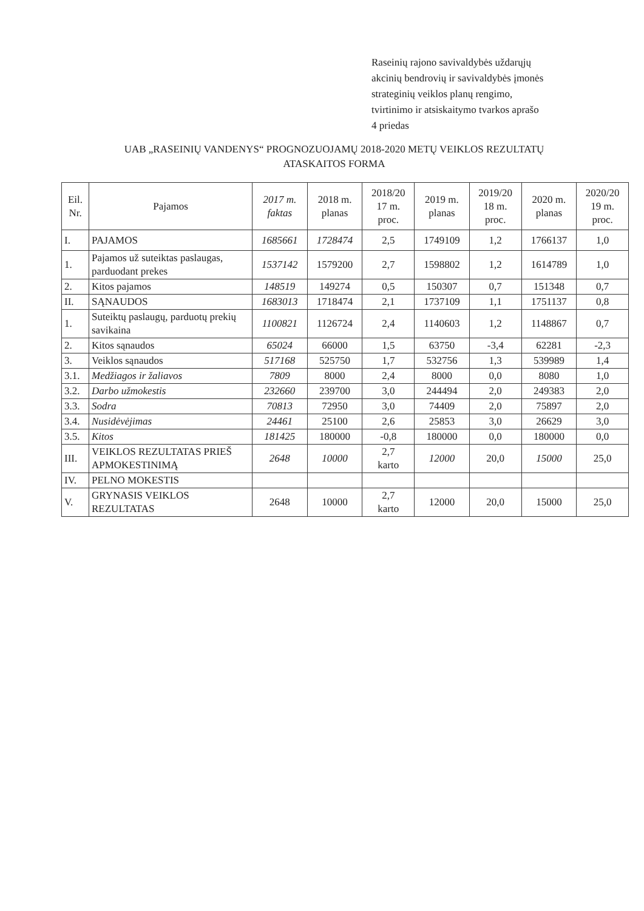Raseinių rajono savivaldybės uždarųjų
akcinių bendrovių ir savivaldybės įmonės
strateginių veiklos planų rengimo,
tvirtinimo ir atsiskaitymo tvarkos aprašo
4 priedas
UAB „RASEINIŲ VANDENYS“ PROGNOZUOJAMŲ 2018-2020 METŲ VEIKLOS REZULTATŲ
ATASKAITOS FORMA
| Eil. Nr. | Pajamos | 2017 m. faktas | 2018 m. planas | 2018/20 17 m. proc. | 2019 m. planas | 2019/20 18 m. proc. | 2020 m. planas | 2020/20 19 m. proc. |
| --- | --- | --- | --- | --- | --- | --- | --- | --- |
| I. | PAJAMOS | 1685661 | 1728474 | 2,5 | 1749109 | 1,2 | 1766137 | 1,0 |
| 1. | Pajamos už suteiktas paslaugas, parduodant prekes | 1537142 | 1579200 | 2,7 | 1598802 | 1,2 | 1614789 | 1,0 |
| 2. | Kitos pajamos | 148519 | 149274 | 0,5 | 150307 | 0,7 | 151348 | 0,7 |
| II. | SĄNAUDOS | 1683013 | 1718474 | 2,1 | 1737109 | 1,1 | 1751137 | 0,8 |
| 1. | Suteiktų paslaugų, parduotų prekių savikaina | 1100821 | 1126724 | 2,4 | 1140603 | 1,2 | 1148867 | 0,7 |
| 2. | Kitos sąnaudos | 65024 | 66000 | 1,5 | 63750 | -3,4 | 62281 | -2,3 |
| 3. | Veiklos sąnaudos | 517168 | 525750 | 1,7 | 532756 | 1,3 | 539989 | 1,4 |
| 3.1. | Medžiagos ir žaliavos | 7809 | 8000 | 2,4 | 8000 | 0,0 | 8080 | 1,0 |
| 3.2. | Darbo užmokestis | 232660 | 239700 | 3,0 | 244494 | 2,0 | 249383 | 2,0 |
| 3.3. | Sodra | 70813 | 72950 | 3,0 | 74409 | 2,0 | 75897 | 2,0 |
| 3.4. | Nusidėvėjimas | 24461 | 25100 | 2,6 | 25853 | 3,0 | 26629 | 3,0 |
| 3.5. | Kitos | 181425 | 180000 | -0,8 | 180000 | 0,0 | 180000 | 0,0 |
| III. | VEIKLOS REZULTATAS PRIEŠ APMOKESTINIMĄ | 2648 | 10000 | 2,7 karto | 12000 | 20,0 | 15000 | 25,0 |
| IV. | PELNO MOKESTIS | | | | | | | |
| V. | GRYNASIS VEIKLOS REZULTATAS | 2648 | 10000 | 2,7 karto | 12000 | 20,0 | 15000 | 25,0 |